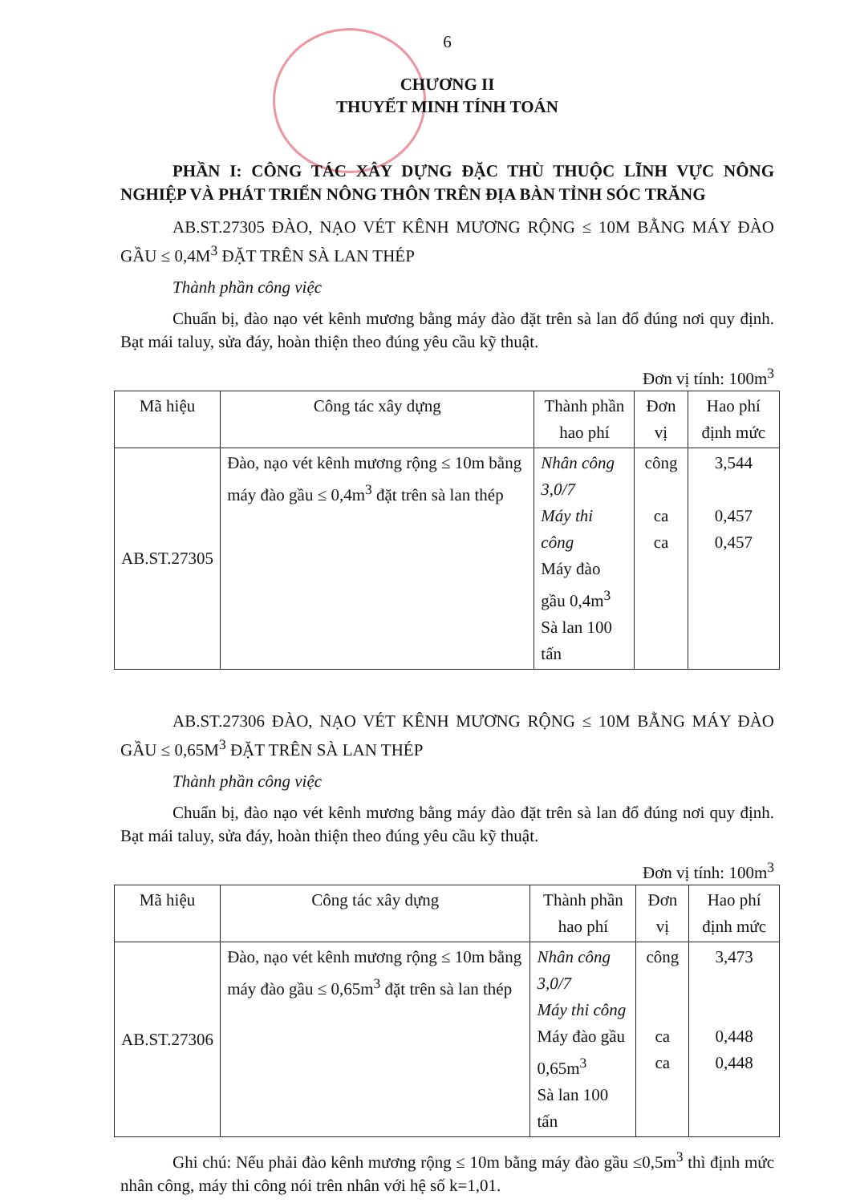6
CHƯƠNG II
THUYẾT MINH TÍNH TOÁN
PHẦN I: CÔNG TÁC XÂY DỰNG ĐẶC THÙ THUỘC LĨNH VỰC NÔNG NGHIỆP VÀ PHÁT TRIỂN NÔNG THÔN TRÊN ĐỊA BÀN TỈNH SÓC TRĂNG
AB.ST.27305 ĐÀO, NẠO VÉT KÊNH MƯƠNG RỘNG ≤ 10M BẰNG MÁY ĐÀO GẦU ≤ 0,4M<sup>3</sup> ĐẶT TRÊN SÀ LAN THÉP
Thành phần công việc
Chuẩn bị, đào nạo vét kênh mương bằng máy đào đặt trên sà lan đổ đúng nơi quy định. Bạt mái taluy, sửa đáy, hoàn thiện theo đúng yêu cầu kỹ thuật.
Đơn vị tính: 100m<sup>3</sup>
| Mã hiệu | Công tác xây dựng | Thành phần hao phí | Đơn vị | Hao phí định mức |
| --- | --- | --- | --- | --- |
| AB.ST.27305 | Đào, nạo vét kênh mương rộng ≤ 10m bằng máy đào gầu ≤ 0,4m<sup>3</sup> đặt trên sà lan thép | Nhân công 3,0/7 Máy thi công Máy đào gầu 0,4m<sup>3</sup> Sà lan 100 tấn | công ca ca | 3,544 0,457 0,457 |
AB.ST.27306 ĐÀO, NẠO VÉT KÊNH MƯƠNG RỘNG ≤ 10M BẰNG MÁY ĐÀO GẦU ≤ 0,65M<sup>3</sup> ĐẶT TRÊN SÀ LAN THÉP
Thành phần công việc
Chuẩn bị, đào nạo vét kênh mương bằng máy đào đặt trên sà lan đổ đúng nơi quy định. Bạt mái taluy, sửa đáy, hoàn thiện theo đúng yêu cầu kỹ thuật.
Đơn vị tính: 100m<sup>3</sup>
| Mã hiệu | Công tác xây dựng | Thành phần hao phí | Đơn vị | Hao phí định mức |
| --- | --- | --- | --- | --- |
| AB.ST.27306 | Đào, nạo vét kênh mương rộng ≤ 10m bằng máy đào gầu ≤ 0,65m<sup>3</sup> đặt trên sà lan thép | Nhân công 3,0/7 Máy thi công Máy đào gầu 0,65m<sup>3</sup> Sà lan 100 tấn | công ca ca | 3,473 0,448 0,448 |
Ghi chú: Nếu phải đào kênh mương rộng ≤ 10m bằng máy đào gầu ≤0,5m<sup>3</sup> thì định mức nhân công, máy thi công nói trên nhân với hệ số k=1,01.